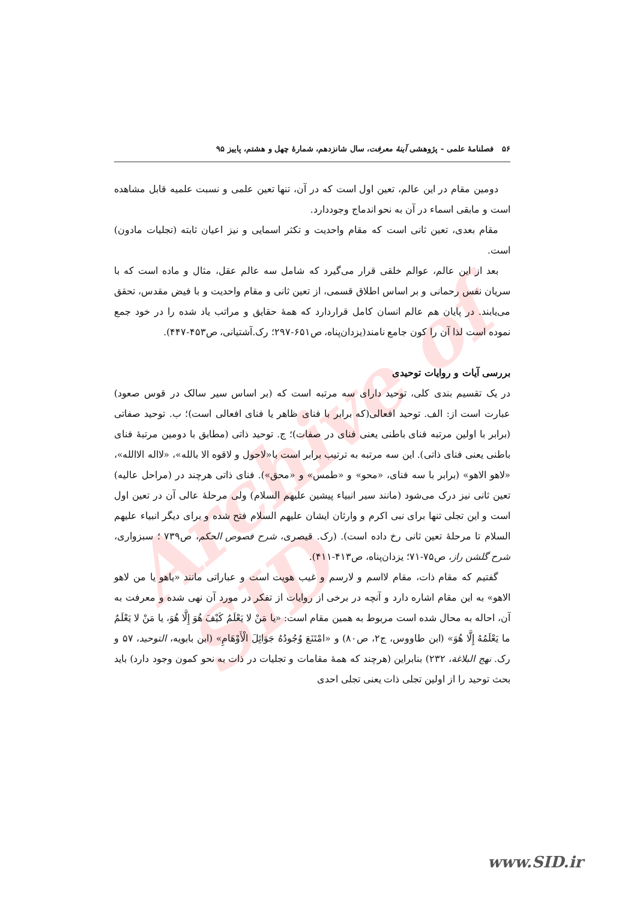Archive of SID
۵۶ فصلنامهٔ علمی - پژوهشی آینهٔ معرفت، سال شانزدهم، شمارهٔ چهل و هشتم، پاییز ۹۵
دومین مقام در این عالم، تعین اول است که در آن، تنها تعین علمی و نسبت علمیه قابل مشاهده است و مابقی اسماء در آن به نحو اندماج وجوددارد.
مقام بعدی، تعین ثانی است که مقام واحدیت و تکثر اسمایی و نیز اعیان ثابته (تجلیات مادون) است.
بعد از این عالم، عوالم خلقی قرار می‌گیرد که شامل سه عالم عقل، مثال و ماده است که با سریان نفس رحمانی و بر اساس اطلاق قسمی، از تعین ثانی و مقام واحدیت و با فیض مقدس، تحقق می‌یابند. در پایان هم عالم انسان کامل قراردارد که همهٔ حقایق و مراتب یاد شده را در خود جمع نموده است لذا آن را کون جامع نامند(یزدان‌پناه، ص۶۵۱-۲۹۷؛ رک.آشتیانی، ص۴۵۳-۴۴۷).
بررسی آیات و روایات توحیدی
در یک تقسیم بندی کلی، توحید دارای سه مرتبه است که (بر اساس سیر سالک در قوس صعود) عبارت است از: الف. توحید افعالی(که برابر با فنای ظاهر یا فنای افعالی است)؛ ب. توحید صفاتی (برابر با اولین مرتبه فنای باطنی یعنی فنای در صفات)؛ ج. توحید ذاتی (مطابق با دومین مرتبهٔ فنای باطنی یعنی فنای ذاتی). این سه مرتبه به ترتیب برابر است با«لاحول و لاقوه الا بالله»، «لااله الاالله»، «لاهو الاهو» (برابر با سه فنای، «محو» و «طمس» و «محق»). فنای ذاتی هرچند در (مراحل عالیه) تعین ثانی نیز درک می‌شود (مانند سیر انبیاء پیشین علیهم السلام) ولی مرحلهٔ عالی آن در تعین اول است و این تجلی تنها برای نبی اکرم و وارثان ایشان علیهم السلام فتح شده و برای دیگر انبیاء علیهم السلام تا مرحلهٔ تعین ثانی رخ داده است). (رک. قیصری، شرح فصوص الحکم، ص۷۳۹ ؛ سبزواری، شرح گلشن راز، ص۷۵-۷۱؛ یزدان‌پناه، ص۴۱۳-۴۱۱).
گفتیم که مقام ذات، مقام لااسم و لارسم و غیب هویت است و عباراتی مانند «یاهو یا من لاهو الاهو» به این مقام اشاره دارد و آنچه در برخی از روایات از تفکر در مورد آن نهی شده و معرفت به آن، احاله به محال شده است مربوط به همین مقام است: «یا مَنْ لا یَعْلَمُ کَیْفَ هُوَ إِلَّا هُوَ، یا مَنْ لا یَعْلَمُ ما یَعْلَمُهُ إِلَّا هُوَ» (ابن طاووس، ج۲، ص۸۰) و «امْتَنَعَ وُجُودُهُ جَوَائِلَ الْأَوْهَامِ» (ابن بابویه، التوحید، ۵۷ و رک. نهج البلاغة، ۲۳۲) بنابراین (هرچند که همهٔ مقامات و تجلیات در ذات به نحو کمون وجود دارد) باید بحث توحید را از اولین تجلی ذات یعنی تجلی احدی
www.SID.ir